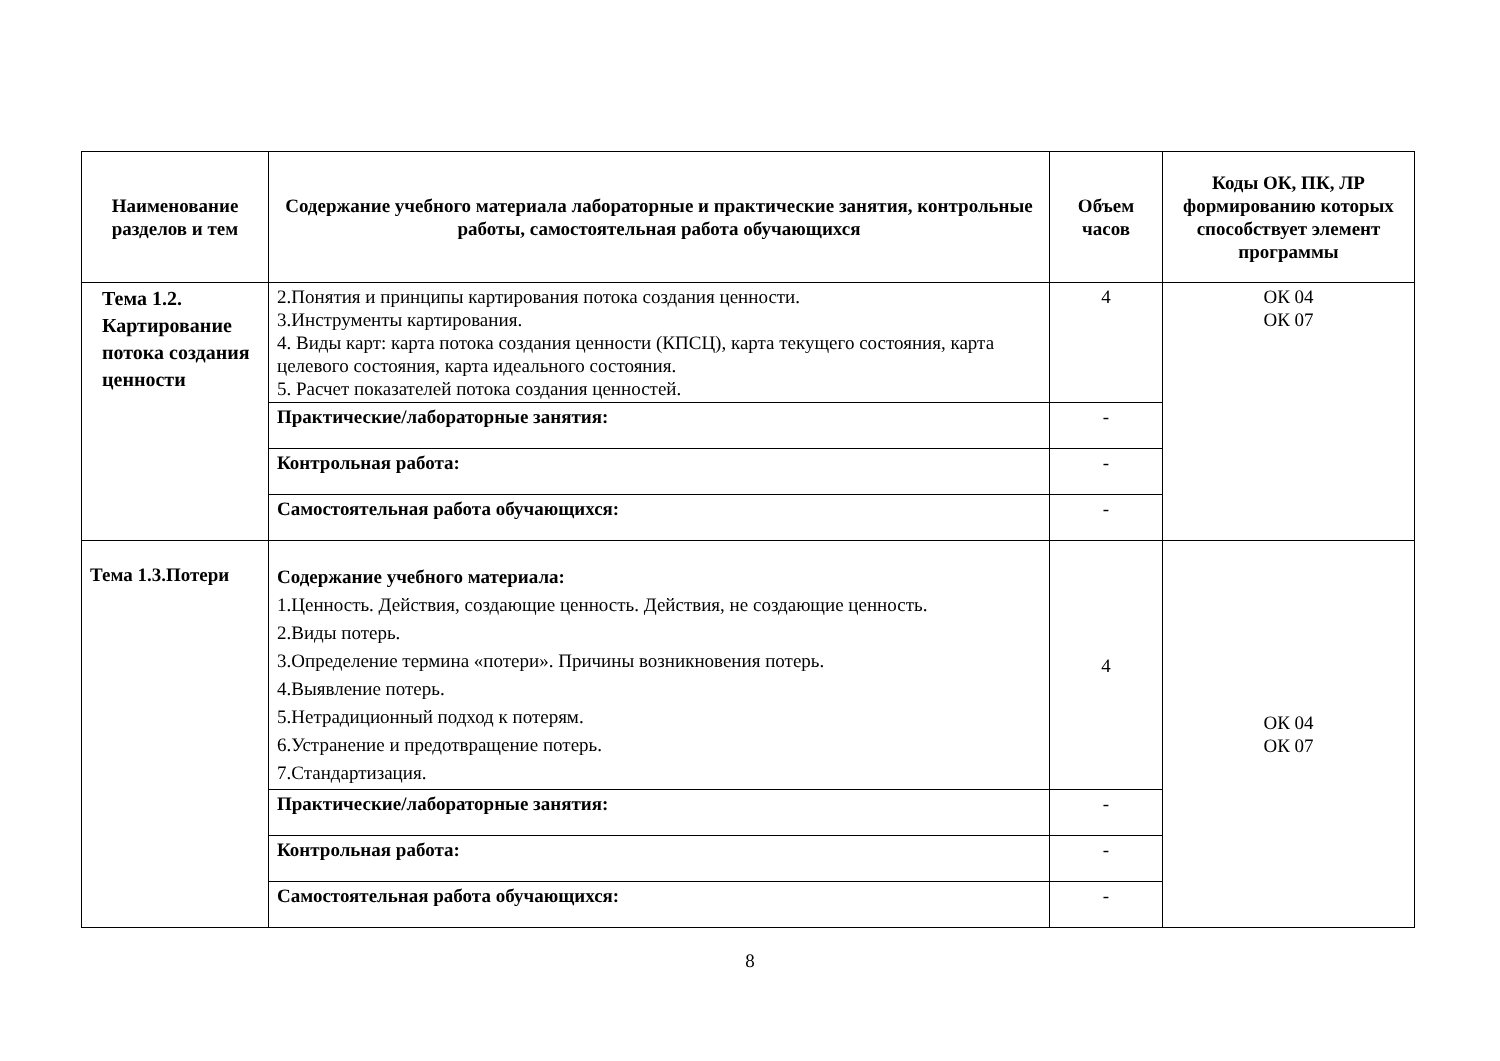| Наименование разделов и тем | Содержание учебного материала лабораторные и практические занятия, контрольные работы, самостоятельная работа обучающихся | Объем часов | Коды ОК, ПК, ЛР формированию которых способствует элемент программы |
| --- | --- | --- | --- |
| Тема 1.2. Картирование потока создания ценности | 2.Понятия и принципы картирования потока создания ценности. 3.Инструменты картирования. 4. Виды карт: карта потока создания ценности (КПСЦ), карта текущего состояния, карта целевого состояния, карта идеального состояния. 5. Расчет показателей потока создания ценностей. | 4 | ОК 04 ОК 07 |
| | Практические/лабораторные занятия: | - | |
| | Контрольная работа: | - | |
| | Самостоятельная работа обучающихся: | - | |
| Тема 1.3.Потери | Содержание учебного материала: 1.Ценность. Действия, создающие ценность. Действия, не создающие ценность. 2.Виды потерь. 3.Определение термина «потери». Причины возникновения потерь. 4.Выявление потерь. 5.Нетрадиционный подход к потерям. 6.Устранение и предотвращение потерь. 7.Стандартизация. | 4 | ОК 04 ОК 07 |
| | Практические/лабораторные занятия: | - | |
| | Контрольная работа: | - | |
| | Самостоятельная работа обучающихся: | - | |
8